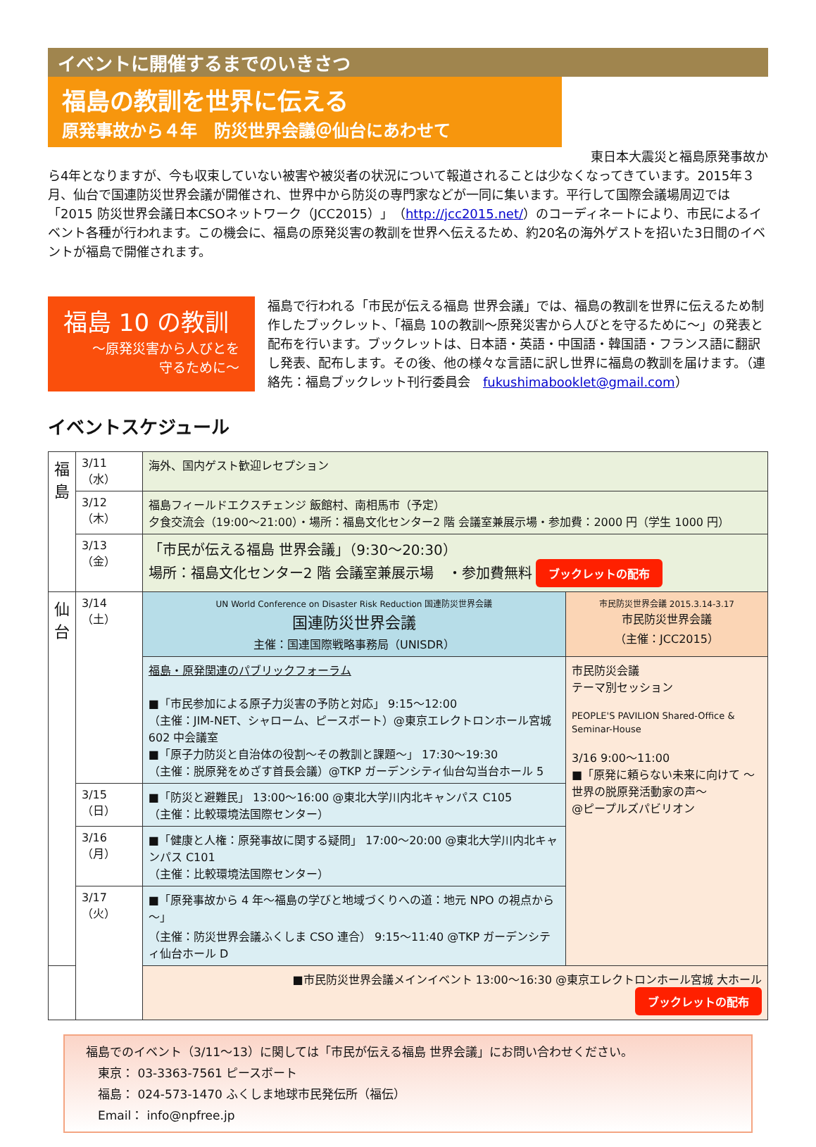イベントに開催するまでのいきさつ
福島の教訓を世界に伝える
原発事故から４年　防災世界会議＠仙台にあわせて
東日本大震災と福島原発事故か
ら4年となりますが、今も収束していない被害や被災者の状況について報道されることは少なくなってきています。2015年３月、仙台で国連防災世界会議が開催され、世界中から防災の専門家などが一同に集います。平行して国際会議場周辺では「2015 防災世界会議日本CSOネットワーク（JCC2015）」（http://jcc2015.net/）のコーディネートにより、市民によるイベント各種が行われます。この機会に、福島の原発災害の教訓を世界へ伝えるため、約20名の海外ゲストを招いた3日間のイベントが福島で開催されます。
福島 10 の教訓
～原発災害から人びとを
守るために～
福島で行われる「市民が伝える福島 世界会議」では、福島の教訓を世界に伝えるため制作したブックレット、「福島 10の教訓～原発災害から人びとを守るために～」の発表と配布を行います。ブックレットは、日本語・英語・中国語・韓国語・フランス語に翻訳し発表、配布します。その後、他の様々な言語に訳し世界に福島の教訓を届けます。（連絡先：福島ブックレット刊行委員会　fukushimabooklet@gmail.com）
イベントスケジュール
| 福 島 | 3/11（水） | 海外、国内ゲスト歓迎レセプション | |
| | 3/12（木） | 福島フィールドエクスチェンジ 飯館村、南相馬市（予定） 夕食交流会（19:00～21:00）・場所：福島文化センター2 階 会議室兼展示場・参加費：2000 円（学生 1000 円） | |
| | 3/13（金） | 「市民が伝える福島 世界会議」（9:30～20:30） 場所：福島文化センター2 階 会議室兼展示場 ・参加費無料 ブックレットの配布 | |
| 仙 台 | 3/14（土） | UN World Conference on Disaster Risk Reduction 国連防災世界会議 国連防災世界会議 主催：国連国際戦略事務局（UNISDR） | 市民防災世界会議 2015.3.14-3.17 市民防災世界会議 （主催：JCC2015） |
| | | 福島・原発関連のパブリックフォーラム ■「市民参加による原子力災害の予防と対応」 9:15～12:00 （主催：JIM-NET、シャローム、ピースボート）@東京エレクトロンホール宮城 602 中会議室 ■「原子力防災と自治体の役割～その教訓と課題～」 17:30～19:30 （主催：脱原発をめざす首長会議）@TKP ガーデンシティ仙台勾当台ホール 5 | 市民防災会議 テーマ別セッション PEOPLE'S PAVILION Shared-Office & Seminar-House 3/16 9:00～11:00 ■「原発に頼らない未来に向けて ～世界の脱原発活動家の声～ @ピープルズパビリオン |
| | 3/15（日） | ■「防災と避難民」 13:00～16:00 @東北大学川内北キャンパス C105 （主催：比較環境法国際センター） | |
| | 3/16（月） | ■「健康と人権：原発事故に関する疑問」 17:00～20:00 @東北大学川内北キャンパス C101 （主催：比較環境法国際センター） | |
| | 3/17（火） | ■「原発事故から 4 年～福島の学びと地域づくりへの道：地元 NPO の視点から～」 （主催：防災世界会議ふくしま CSO 連合） 9:15～11:40 @TKP ガーデンシティ仙台ホール D | |
| | | ■市民防災世界会議メインイベント 13:00～16:30 @東京エレクトロンホール宮城 大ホール ブックレットの配布 | |
福島でのイベント（3/11～13）に関しては「市民が伝える福島 世界会議」にお問い合わせください。
　東京： 03-3363-7561 ピースボート
　福島： 024-573-1470 ふくしま地球市民発伝所（福伝）
　Email： info@npfree.jp